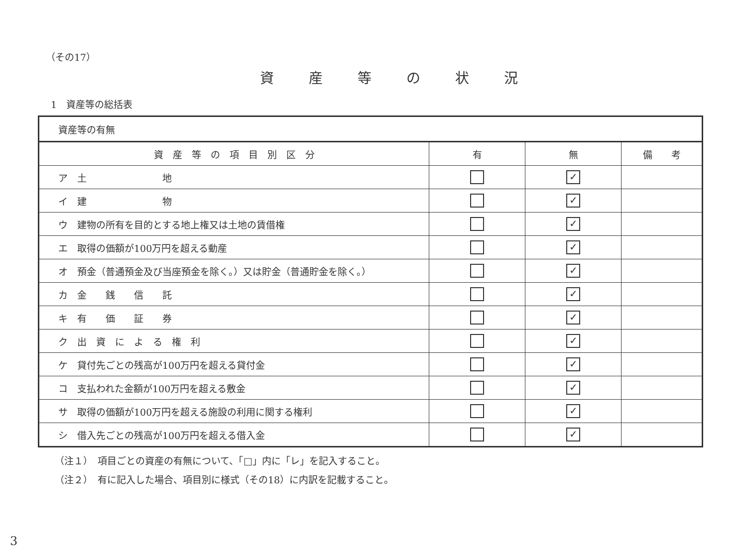（その17）
資産等の状況
1　資産等の総括表
| 資産等の有無 | | | |
| 資 産 等 の 項 目 別 区 分 | 有 | 無 | 備 考 |
| ア 土 地 | | ✓ | |
| イ 建 物 | | ✓ | |
| ウ 建物の所有を目的とする地上権又は土地の賃借権 | | ✓ | |
| エ 取得の価額が100万円を超える動産 | | ✓ | |
| オ 預金（普通預金及び当座預金を除く。）又は貯金（普通貯金を除く。） | | ✓ | |
| カ 金 銭 信 託 | | ✓ | |
| キ 有 価 証 券 | | ✓ | |
| ク 出 資 に よ る 権 利 | | ✓ | |
| ケ 貸付先ごとの残高が100万円を超える貸付金 | | ✓ | |
| コ 支払われた金額が100万円を超える敷金 | | ✓ | |
| サ 取得の価額が100万円を超える施設の利用に関する権利 | | ✓ | |
| シ 借入先ごとの残高が100万円を超える借入金 | | ✓ | |
（注１）　項目ごとの資産の有無について、「□」内に「レ」を記入すること。
（注２）　有に記入した場合、項目別に様式（その18）に内訳を記載すること。
3